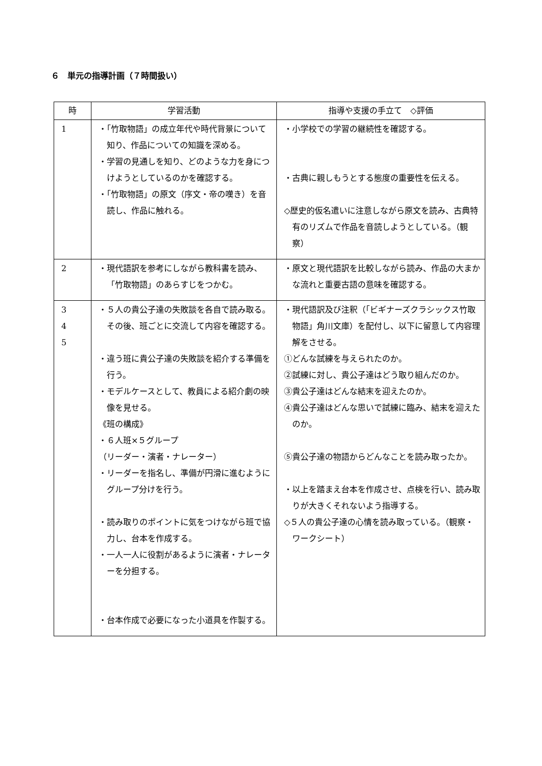６　単元の指導計画（７時間扱い）
| 時 | 学習活動 | 指導や支援の手立て ◇評価 |
| --- | --- | --- |
| 1 | ・「竹取物語」の成立年代や時代背景について知り、作品についての知識を深める。 ・学習の見通しを知り、どのような力を身につけようとしているのかを確認する。 ・「竹取物語」の原文（序文・帝の嘆き）を音読し、作品に触れる。 | ・小学校での学習の継続性を確認する。 ・古典に親しもうとする態度の重要性を伝える。 ◇歴史的仮名遣いに注意しながら原文を読み、古典特有のリズムで作品を音読しようとしている。（観察） |
| 2 | ・現代語訳を参考にしながら教科書を読み、「竹取物語」のあらすじをつかむ。 | ・原文と現代語訳を比較しながら読み、作品の大まかな流れと重要古語の意味を確認する。 |
| 3 4 5 | ・５人の貴公子達の失敗談を各自で読み取る。その後、班ごとに交流して内容を確認する。 ・違う班に貴公子達の失敗談を紹介する準備を行う。 ・モデルケースとして、教員による紹介劇の映像を見せる。 《班の構成》 ・６人班×５グループ （リーダー・演者・ナレーター） ・リーダーを指名し、準備が円滑に進むようにグループ分けを行う。 ・読み取りのポイントに気をつけながら班で協力し、台本を作成する。 ・一人一人に役割があるように演者・ナレーターを分担する。 ・台本作成で必要になった小道具を作製する。 | ・現代語訳及び注釈（「ビギナーズクラシックス竹取物語」角川文庫）を配付し、以下に留意して内容理解をさせる。 ①どんな試練を与えられたのか。 ②試練に対し、貴公子達はどう取り組んだのか。 ③貴公子達はどんな結末を迎えたのか。 ④貴公子達はどんな思いで試練に臨み、結末を迎えたのか。 ⑤貴公子達の物語からどんなことを読み取ったか。 ・以上を踏まえ台本を作成させ、点検を行い、読み取りが大きくそれないよう指導する。 ◇５人の貴公子達の心情を読み取っている。（観察・ワークシート） |